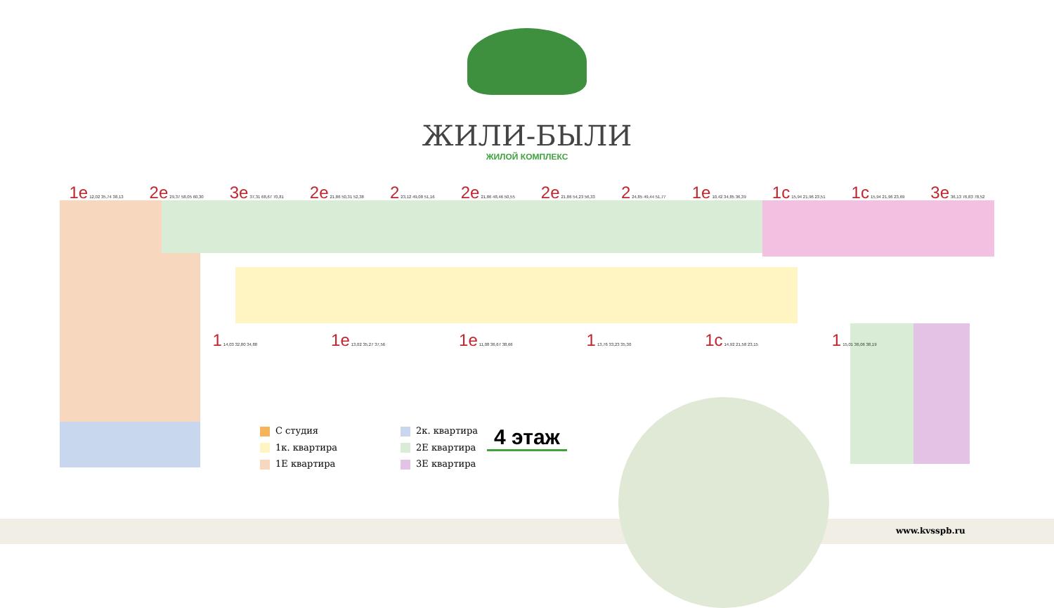ЖИЛИ-БЫЛИ
ЖИЛОЙ КОМПЛЕКС
1е12,02 35,74 38,13
2е29,37 58,05 60,30
3е37,31 68,67 70,81
2е21,86 50,31 52,38
223,12 49,08 51,16
2е21,86 48,46 50,55
2е21,86 54,23 56,33
224,85 49,44 51,77
1е10,42 34,85 36,39
1с15,94 21,96 23,51
1с15,94 21,96 23,69
3е36,13 76,83 78,52
114,03 32,80 34,88
1е13,02 35,27 37,56
1е11,08 36,67 38,66
113,76 33,23 35,30
1с14,92 21,58 23,15
115,01 36,06 38,19
С студия
2к. квартира
1к. квартира
2Е квартира
1Е квартира
3Е квартира
4 этаж
www.kvsspb.ru